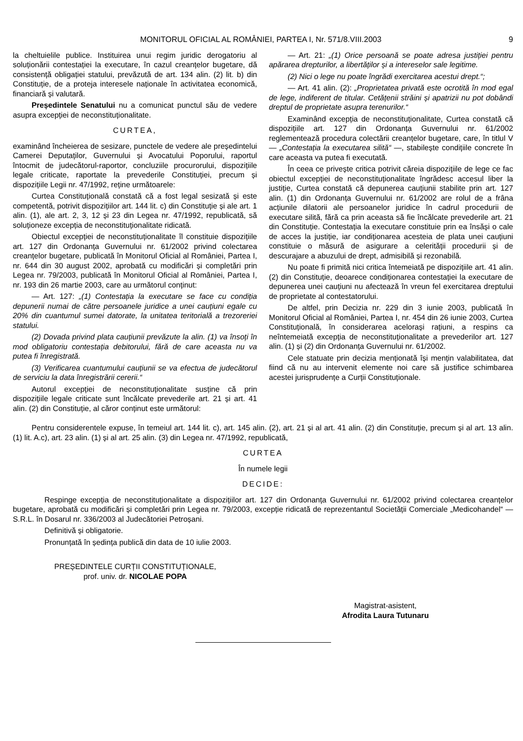MONITORUL OFICIAL AL ROMÂNIEI, PARTEA I, Nr. 571/8.VIII.2003 9
la cheltuielile publice. Instituirea unui regim juridic derogatoriu al soluționării contestației la executare, în cazul creanțelor bugetare, dă consistență obligației statului, prevăzută de art. 134 alin. (2) lit. b) din Constituție, de a proteja interesele naționale în activitatea economică, financiară și valutară.
Președintele Senatului nu a comunicat punctul său de vedere asupra excepției de neconstituționalitate.
CURTEA,
examinând încheierea de sesizare, punctele de vedere ale președintelui Camerei Deputaților, Guvernului și Avocatului Poporului, raportul întocmit de judecătorul-raportor, concluziile procurorului, dispozițiile legale criticate, raportate la prevederile Constituției, precum și dispozițiile Legii nr. 47/1992, reține următoarele:
Curtea Constituțională constată că a fost legal sesizată și este competentă, potrivit dispozițiilor art. 144 lit. c) din Constituție și ale art. 1 alin. (1), ale art. 2, 3, 12 și 23 din Legea nr. 47/1992, republicată, să soluționeze excepția de neconstituționalitate ridicată.
Obiectul excepției de neconstituționalitate îl constituie dispozițiile art. 127 din Ordonanța Guvernului nr. 61/2002 privind colectarea creanțelor bugetare, publicată în Monitorul Oficial al României, Partea I, nr. 644 din 30 august 2002, aprobată cu modificări și completări prin Legea nr. 79/2003, publicată în Monitorul Oficial al României, Partea I, nr. 193 din 26 martie 2003, care au următorul conținut:
— Art. 127: „(1) Contestația la executare se face cu condiția depunerii numai de către persoanele juridice a unei cauțiuni egale cu 20% din cuantumul sumei datorate, la unitatea teritorială a trezoreriei statului.
(2) Dovada privind plata cauțiunii prevăzute la alin. (1) va însoți în mod obligatoriu contestația debitorului, fără de care aceasta nu va putea fi înregistrată.
(3) Verificarea cuantumului cauțiunii se va efectua de judecătorul de serviciu la data înregistrării cererii.“
Autorul excepției de neconstituționalitate susține că prin dispozițiile legale criticate sunt încălcate prevederile art. 21 și art. 41 alin. (2) din Constituție, al căror conținut este următorul:
— Art. 21: „(1) Orice persoană se poate adresa justiției pentru apărarea drepturilor, a libertăților și a intereselor sale legitime.
(2) Nici o lege nu poate îngrădi exercitarea acestui drept.“;
— Art. 41 alin. (2): „Proprietatea privată este ocrotită în mod egal de lege, indiferent de titular. Cetățenii străini și apatrizii nu pot dobândi dreptul de proprietate asupra terenurilor.“
Examinând excepția de neconstituționalitate, Curtea constată că dispozițiile art. 127 din Ordonanța Guvernului nr. 61/2002 reglementează procedura colectării creanțelor bugetare, care, în titlul V — „Contestația la executarea silită“ —, stabilește condițiile concrete în care aceasta va putea fi executată.
În ceea ce privește critica potrivit căreia dispozițiile de lege ce fac obiectul excepției de neconstituționalitate îngrădesc accesul liber la justiție, Curtea constată că depunerea cauțiunii stabilite prin art. 127 alin. (1) din Ordonanța Guvernului nr. 61/2002 are rolul de a frâna acțiunile dilatorii ale persoanelor juridice în cadrul procedurii de executare silită, fără ca prin aceasta să fie încălcate prevederile art. 21 din Constituție. Contestația la executare constituie prin ea însăși o cale de acces la justiție, iar condiționarea acesteia de plata unei cauțiuni constituie o măsură de asigurare a celerității procedurii și de descurajare a abuzului de drept, admisibilă și rezonabilă.
Nu poate fi primită nici critica întemeiată pe dispozițiile art. 41 alin. (2) din Constituție, deoarece condiționarea contestației la executare de depunerea unei cauțiuni nu afectează în vreun fel exercitarea dreptului de proprietate al contestatorului.
De altfel, prin Decizia nr. 229 din 3 iunie 2003, publicată în Monitorul Oficial al României, Partea I, nr. 454 din 26 iunie 2003, Curtea Constituțională, în considerarea acelorași rațiuni, a respins ca neîntemeiată excepția de neconstituționalitate a prevederilor art. 127 alin. (1) și (2) din Ordonanța Guvernului nr. 61/2002.
Cele statuate prin decizia menționată își mențin valabilitatea, dat fiind că nu au intervenit elemente noi care să justifice schimbarea acestei jurisprudențe a Curții Constituționale.
Pentru considerentele expuse, în temeiul art. 144 lit. c), art. 145 alin. (2), art. 21 și al art. 41 alin. (2) din Constituție, precum și al art. 13 alin. (1) lit. A.c), art. 23 alin. (1) și al art. 25 alin. (3) din Legea nr. 47/1992, republicată,
CURTEA
În numele legii
DECIDE:
Respinge excepția de neconstituționalitate a dispozițiilor art. 127 din Ordonanța Guvernului nr. 61/2002 privind colectarea creanțelor bugetare, aprobată cu modificări și completări prin Legea nr. 79/2003, excepție ridicată de reprezentantul Societății Comerciale „Medicohandel“ — S.R.L. în Dosarul nr. 336/2003 al Judecătoriei Petroșani.
Definitivă și obligatorie.
Pronunțată în ședința publică din data de 10 iulie 2003.
PREȘEDINTELE CURȚII CONSTITUȚIONALE,
prof. univ. dr. NICOLAE POPA
Magistrat-asistent,
Afrodita Laura Tutunaru